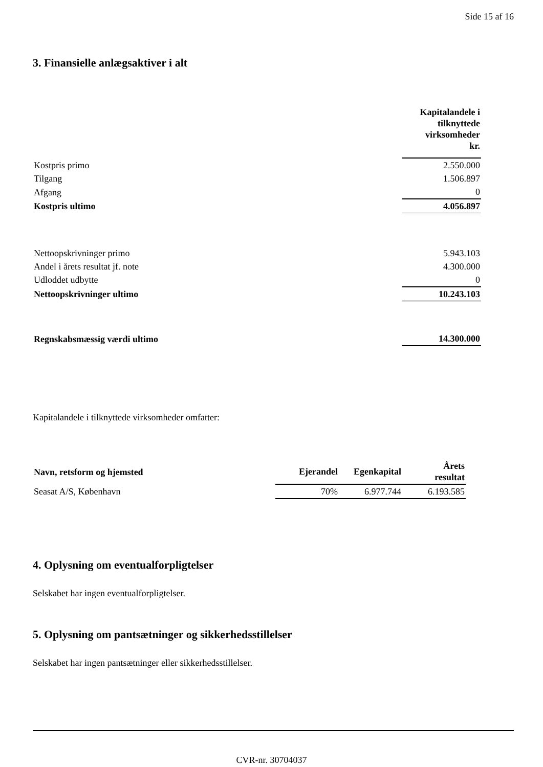Side 15 af 16
3. Finansielle anlægsaktiver i alt
| | Kapitalandele i tilknyttede virksomheder kr. |
| Kostpris primo | 2.550.000 |
| Tilgang | 1.506.897 |
| Afgang | 0 |
| Kostpris ultimo | 4.056.897 |
| Nettoopskrivninger primo | 5.943.103 |
| Andel i årets resultat jf. note | 4.300.000 |
| Udloddet udbytte | 0 |
| Nettoopskrivninger ultimo | 10.243.103 |
| Regnskabsmæssig værdi ultimo | 14.300.000 |
Kapitalandele i tilknyttede virksomheder omfatter:
| Navn, retsform og hjemsted | Ejerandel | Egenkapital | Årets resultat |
| --- | --- | --- | --- |
| Seasat A/S, København | 70% | 6.977.744 | 6.193.585 |
4. Oplysning om eventualforpligtelser
Selskabet har ingen eventualforpligtelser.
5. Oplysning om pantsætninger og sikkerhedsstillelser
Selskabet har ingen pantsætninger eller sikkerhedsstillelser.
CVR-nr. 30704037